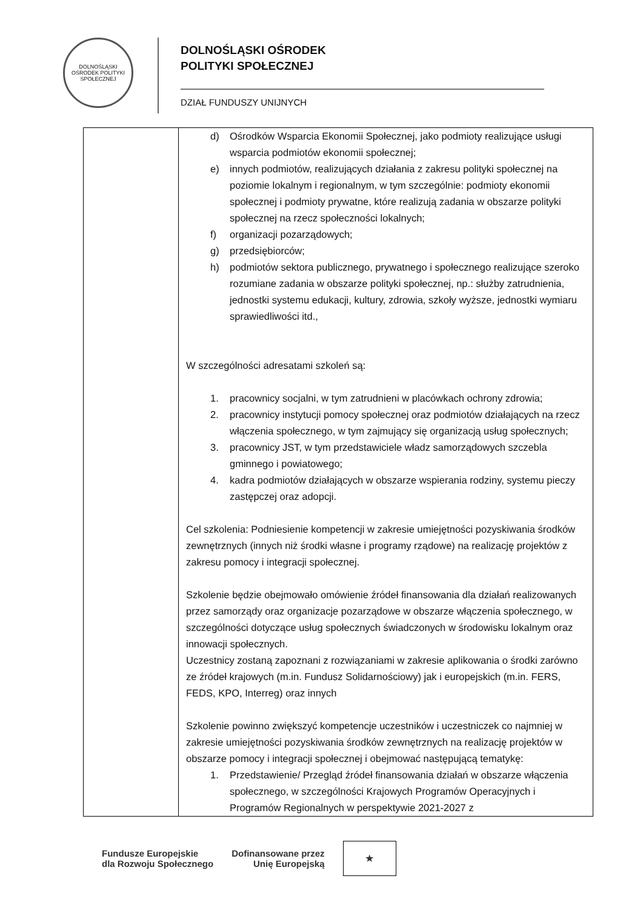DOLNOŚLĄSKI OŚRODEK POLITYKI SPOŁECZNEJ
DOLNOŚLĄSKI OŚRODEK
POLITYKI SPOŁECZNEJ
DZIAŁ FUNDUSZY UNIJNYCH
| | d) Ośrodków Wsparcia Ekonomii Społecznej, jako podmioty realizujące usługi wsparcia podmiotów ekonomii społecznej; e) innych podmiotów, realizujących działania z zakresu polityki społecznej na poziomie lokalnym i regionalnym, w tym szczególnie: podmioty ekonomii społecznej i podmioty prywatne, które realizują zadania w obszarze polityki społecznej na rzecz społeczności lokalnych; f) organizacji pozarządowych; g) przedsiębiorców; h) podmiotów sektora publicznego, prywatnego i społecznego realizujące szeroko rozumiane zadania w obszarze polityki społecznej, np.: służby zatrudnienia, jednostki systemu edukacji, kultury, zdrowia, szkoły wyższe, jednostki wymiaru sprawiedliwości itd., W szczególności adresatami szkoleń są: 1. pracownicy socjalni, w tym zatrudnieni w placówkach ochrony zdrowia; 2. pracownicy instytucji pomocy społecznej oraz podmiotów działających na rzecz włączenia społecznego, w tym zajmujący się organizacją usług społecznych; 3. pracownicy JST, w tym przedstawiciele władz samorządowych szczebla gminnego i powiatowego; 4. kadra podmiotów działających w obszarze wspierania rodziny, systemu pieczy zastępczej oraz adopcji. Cel szkolenia: Podniesienie kompetencji w zakresie umiejętności pozyskiwania środków zewnętrznych (innych niż środki własne i programy rządowe) na realizację projektów z zakresu pomocy i integracji społecznej. Szkolenie będzie obejmowało omówienie źródeł finansowania dla działań realizowanych przez samorządy oraz organizacje pozarządowe w obszarze włączenia społecznego, w szczególności dotyczące usług społecznych świadczonych w środowisku lokalnym oraz innowacji społecznych. Uczestnicy zostaną zapoznani z rozwiązaniami w zakresie aplikowania o środki zarówno ze źródeł krajowych (m.in. Fundusz Solidarnościowy) jak i europejskich (m.in. FERS, FEDS, KPO, Interreg) oraz innych Szkolenie powinno zwiększyć kompetencje uczestników i uczestniczek co najmniej w zakresie umiejętności pozyskiwania środków zewnętrznych na realizację projektów w obszarze pomocy i integracji społecznej i obejmować następującą tematykę: 1. Przedstawienie/ Przegląd źródeł finansowania działań w obszarze włączenia społecznego, w szczególności Krajowych Programów Operacyjnych i Programów Regionalnych w perspektywie 2021-2027 z |
Fundusze Europejskie
dla Rozwoju Społecznego
Dofinansowane przez
Unię Europejską
★